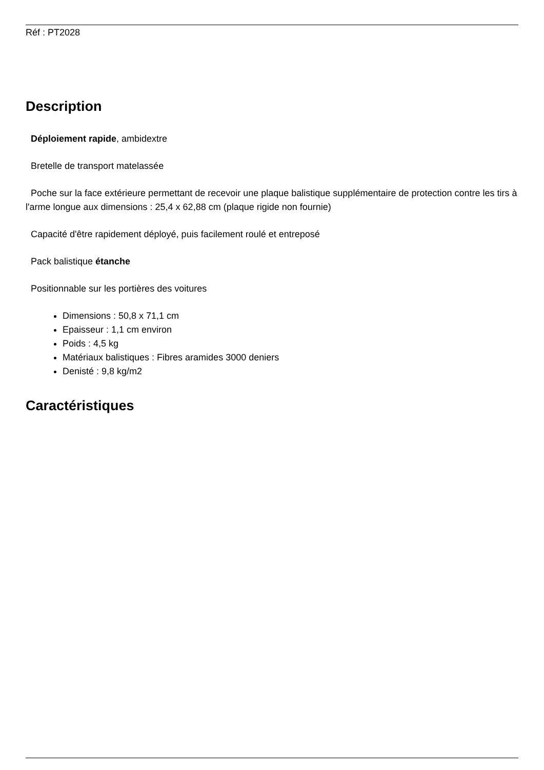Réf : PT2028
Description
Déploiement rapide, ambidextre
Bretelle de transport matelassée
Poche sur la face extérieure permettant de recevoir une plaque balistique supplémentaire de protection contre les tirs à l'arme longue aux dimensions : 25,4 x 62,88 cm (plaque rigide non fournie)
Capacité d'être rapidement déployé, puis facilement roulé et entreposé
Pack balistique étanche
Positionnable sur les portières des voitures
Dimensions : 50,8 x 71,1 cm
Epaisseur : 1,1 cm environ
Poids : 4,5 kg
Matériaux balistiques : Fibres aramides 3000 deniers
Denisté : 9,8 kg/m2
Caractéristiques